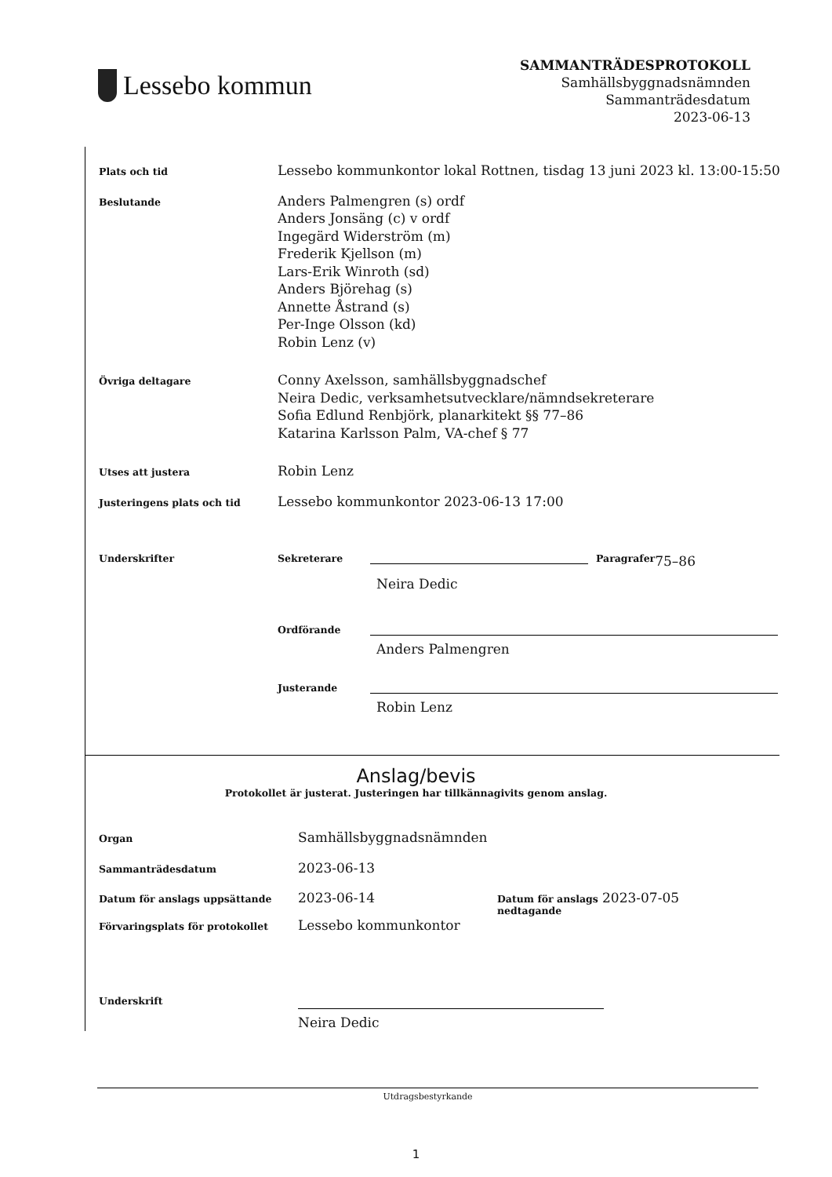Lessebo kommun
SAMMANTRÄDESPROTOKOLL
Samhällsbyggnadsnämnden
Sammanträdesdatum
2023-06-13
Plats och tid
Lessebo kommunkontor lokal Rottnen, tisdag 13 juni 2023 kl. 13:00-15:50
Beslutande
Anders Palmengren (s) ordf
Anders Jonsäng (c) v ordf
Ingegärd Widerström (m)
Frederik Kjellson (m)
Lars-Erik Winroth (sd)
Anders Björehag (s)
Annette Åstrand (s)
Per-Inge Olsson (kd)
Robin Lenz (v)
Övriga deltagare
Conny Axelsson, samhällsbyggnadschef
Neira Dedic, verksamhetsutvecklare/nämndsekreterare
Sofia Edlund Renbjörk, planarkitekt §§ 77–86
Katarina Karlsson Palm, VA-chef § 77
Utses att justera
Robin Lenz
Justeringens plats och tid
Lessebo kommunkontor 2023-06-13 17:00
Underskrifter Sekreterare Paragrafer 75–86
Neira Dedic
Ordförande
Anders Palmengren
Justerande
Robin Lenz
Anslag/bevis
Protokollet är justerat. Justeringen har tillkännagivits genom anslag.
Organ
Samhällsbyggnadsnämnden
Sammanträdesdatum
2023-06-13
Datum för anslags uppsättande
2023-06-14
Datum för anslags nedtagande
2023-07-05
Förvaringsplats för protokollet
Lessebo kommunkontor
Underskrift
Neira Dedic
Utdragsbestyrkande
1